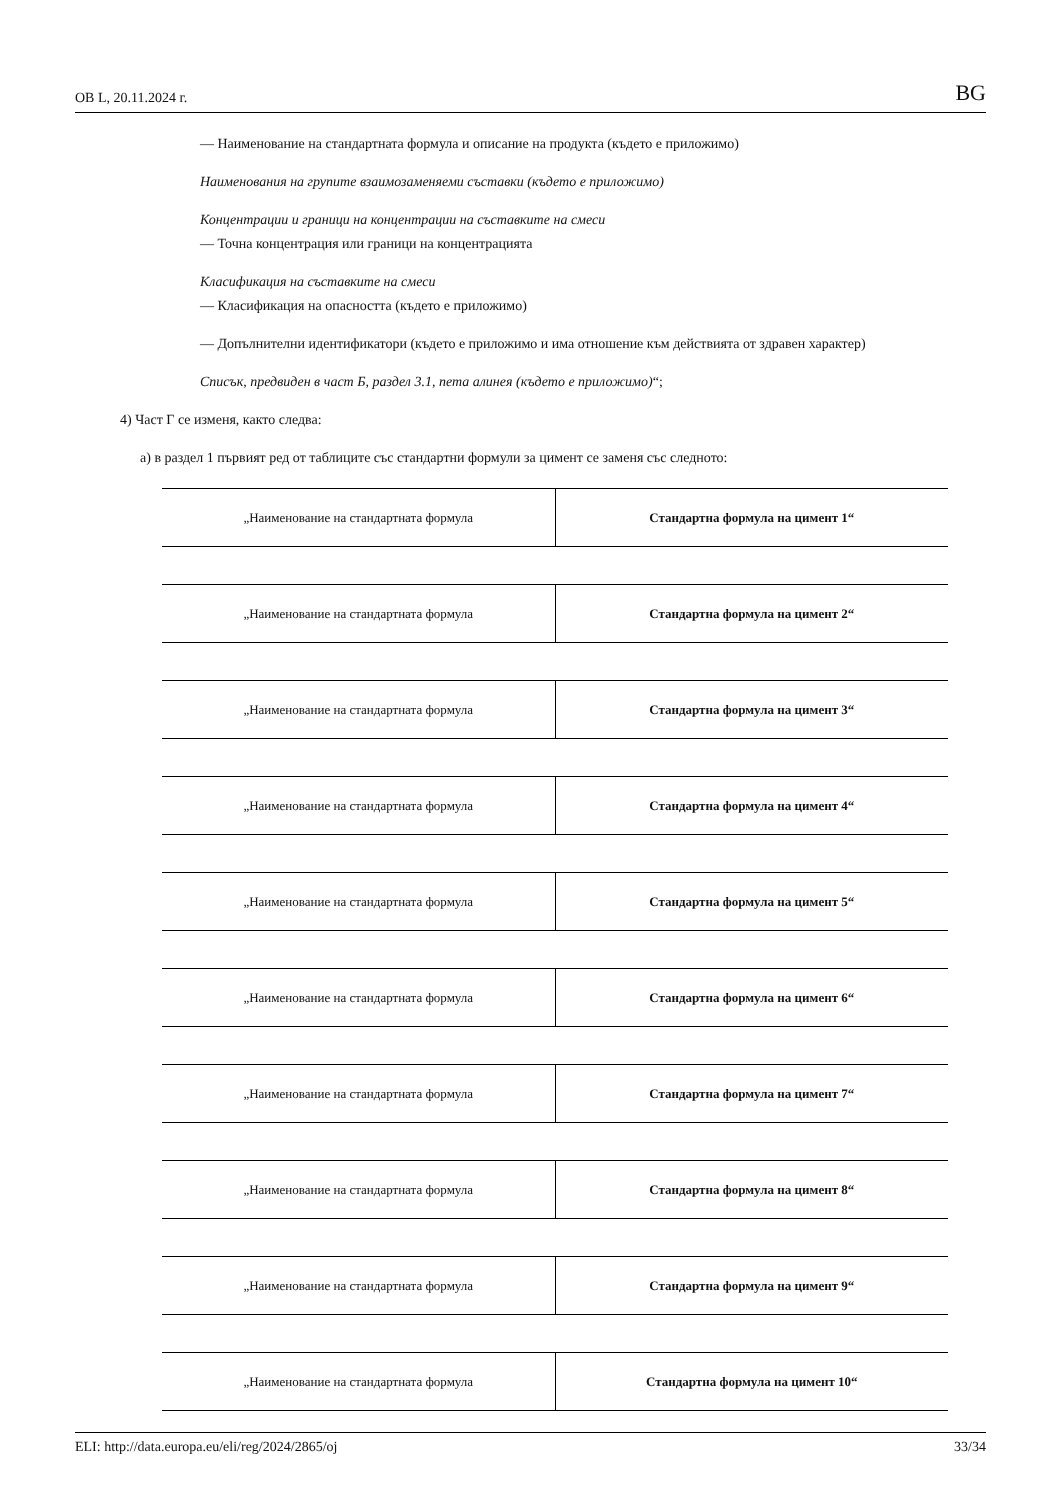OB L, 20.11.2024 г. BG
— Наименование на стандартната формула и описание на продукта (където е приложимо)
Наименования на групите взаимозаменяеми съставки (където е приложимо)
Концентрации и граници на концентрации на съставките на смеси
— Точна концентрация или граници на концентрацията
Класификация на съставките на смеси
— Класификация на опасността (където е приложимо)
— Допълнителни идентификатори (където е приложимо и има отношение към действията от здравен характер)
Списък, предвиден в част Б, раздел 3.1, пета алинея (където е приложимо)“;
4) Част Г се изменя, както следва:
а) в раздел 1 първият ред от таблиците със стандартни формули за цимент се заменя със следното:
| „Наименование на стандартната формула | Стандартна формула на цимент 1“ |
| „Наименование на стандартната формула | Стандартна формула на цимент 2“ |
| „Наименование на стандартната формула | Стандартна формула на цимент 3“ |
| „Наименование на стандартната формула | Стандартна формула на цимент 4“ |
| „Наименование на стандартната формула | Стандартна формула на цимент 5“ |
| „Наименование на стандартната формула | Стандартна формула на цимент 6“ |
| „Наименование на стандартната формула | Стандартна формула на цимент 7“ |
| „Наименование на стандартната формула | Стандартна формула на цимент 8“ |
| „Наименование на стандартната формула | Стандартна формула на цимент 9“ |
| „Наименование на стандартната формула | Стандартна формула на цимент 10“ |
ELI: http://data.europa.eu/eli/reg/2024/2865/oj 33/34